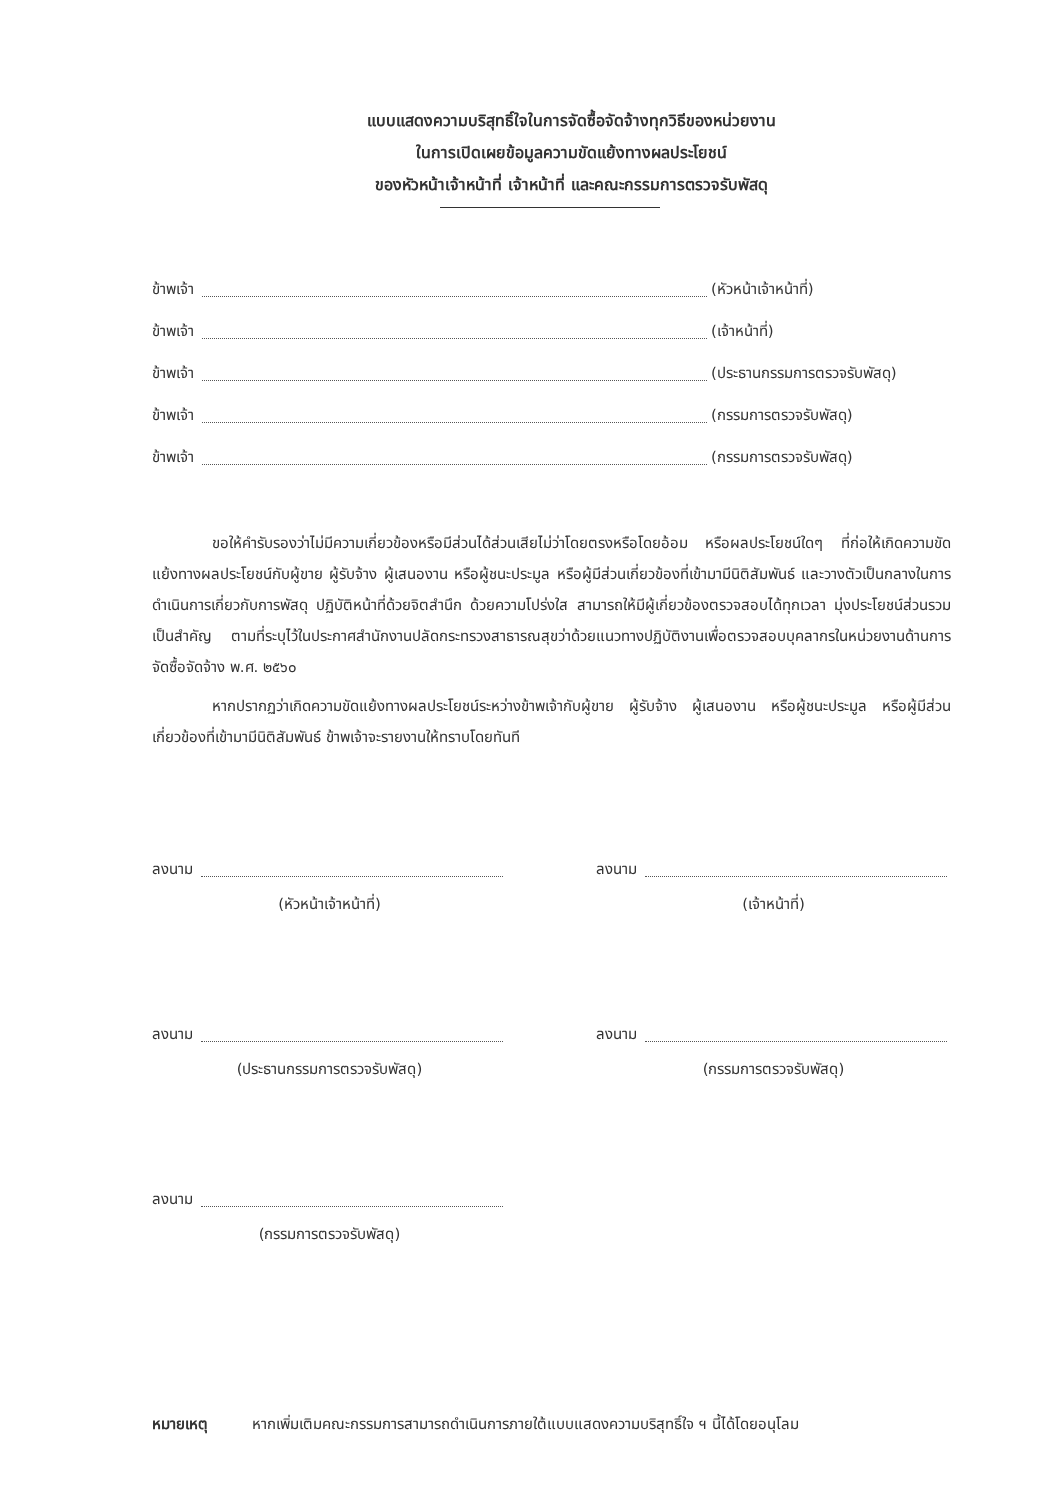แบบแสดงความบริสุทธิ์ใจในการจัดซื้อจัดจ้างทุกวิธีของหน่วยงาน
ในการเปิดเผยข้อมูลความขัดแย้งทางผลประโยชน์
ของหัวหน้าเจ้าหน้าที่ เจ้าหน้าที่ และคณะกรรมการตรวจรับพัสดุ
ข้าพเจ้า (หัวหน้าเจ้าหน้าที่)
ข้าพเจ้า (เจ้าหน้าที่)
ข้าพเจ้า (ประธานกรรมการตรวจรับพัสดุ)
ข้าพเจ้า (กรรมการตรวจรับพัสดุ)
ข้าพเจ้า (กรรมการตรวจรับพัสดุ)
ขอให้คำรับรองว่าไม่มีความเกี่ยวข้องหรือมีส่วนได้ส่วนเสียไม่ว่าโดยตรงหรือโดยอ้อม หรือผลประโยชน์ใดๆ ที่ก่อให้เกิดความขัดแย้งทางผลประโยชน์กับผู้ขาย ผู้รับจ้าง ผู้เสนองาน หรือผู้ชนะประมูล หรือผู้มีส่วนเกี่ยวข้องที่เข้ามามีนิติสัมพันธ์ และวางตัวเป็นกลางในการดำเนินการเกี่ยวกับการพัสดุ ปฏิบัติหน้าที่ด้วยจิตสำนึก ด้วยความโปร่งใส สามารถให้มีผู้เกี่ยวข้องตรวจสอบได้ทุกเวลา มุ่งประโยชน์ส่วนรวมเป็นสำคัญ ตามที่ระบุไว้ในประกาศสำนักงานปลัดกระทรวงสาธารณสุขว่าด้วยแนวทางปฏิบัติงานเพื่อตรวจสอบบุคลากรในหน่วยงานด้านการจัดซื้อจัดจ้าง พ.ศ. ๒๕๖๐
หากปรากฏว่าเกิดความขัดแย้งทางผลประโยชน์ระหว่างข้าพเจ้ากับผู้ขาย ผู้รับจ้าง ผู้เสนองาน หรือผู้ชนะประมูล หรือผู้มีส่วนเกี่ยวข้องที่เข้ามามีนิติสัมพันธ์ ข้าพเจ้าจะรายงานให้ทราบโดยทันที
ลงนาม
(หัวหน้าเจ้าหน้าที่)
ลงนาม
(เจ้าหน้าที่)
ลงนาม
(ประธานกรรมการตรวจรับพัสดุ)
ลงนาม
(กรรมการตรวจรับพัสดุ)
ลงนาม
(กรรมการตรวจรับพัสดุ)
หมายเหตุ หากเพิ่มเติมคณะกรรมการสามารถดำเนินการภายใต้แบบแสดงความบริสุทธิ์ใจ ฯ นี้ได้โดยอนุโลม